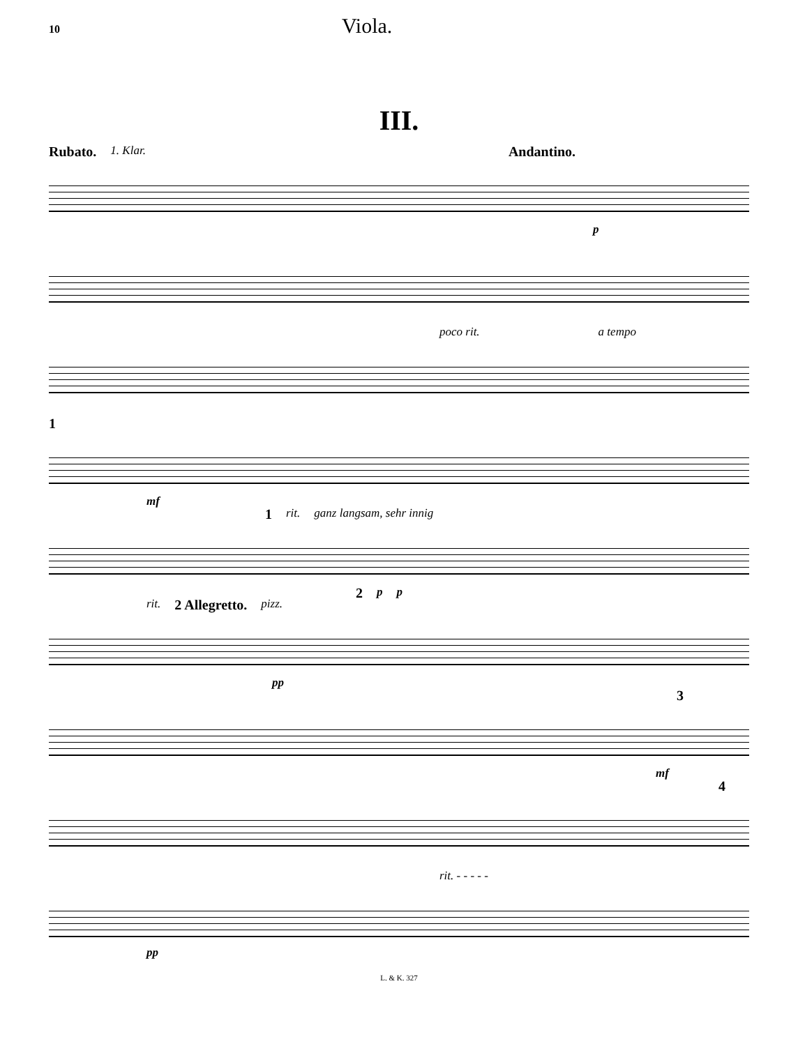10 Viola.
III.
Rubato. 1. Klar. Andantino.
p
poco rit. a tempo
1
mf
1 rit. ganz langsam, sehr innig
2 p p
rit. 2 Allegretto. pizz.
pp
3
mf
4
rit. - - - - -
pp
L. & K. 327